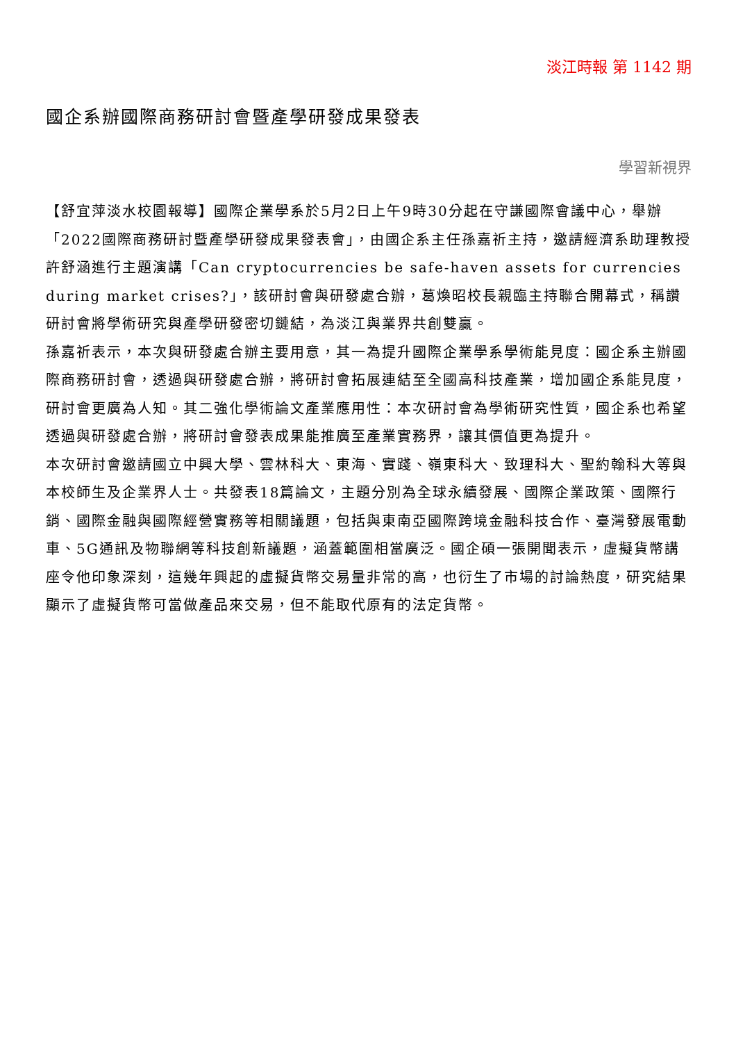淡江時報 第 1142 期
國企系辦國際商務研討會暨產學研發成果發表
學習新視界
【舒宜萍淡水校園報導】國際企業學系於5月2日上午9時30分起在守謙國際會議中心，舉辦「2022國際商務研討暨產學研發成果發表會」，由國企系主任孫嘉祈主持，邀請經濟系助理教授許舒涵進行主題演講「Can cryptocurrencies be safe-haven assets for currencies during market crises?」，該研討會與研發處合辦，葛煥昭校長親臨主持聯合開幕式，稱讚研討會將學術研究與產學研發密切鏈結，為淡江與業界共創雙贏。
孫嘉祈表示，本次與研發處合辦主要用意，其一為提升國際企業學系學術能見度：國企系主辦國際商務研討會，透過與研發處合辦，將研討會拓展連結至全國高科技產業，增加國企系能見度，研討會更廣為人知。其二強化學術論文產業應用性：本次研討會為學術研究性質，國企系也希望透過與研發處合辦，將研討會發表成果能推廣至產業實務界，讓其價值更為提升。
本次研討會邀請國立中興大學、雲林科大、東海、實踐、嶺東科大、致理科大、聖約翰科大等與本校師生及企業界人士。共發表18篇論文，主題分別為全球永續發展、國際企業政策、國際行銷、國際金融與國際經營實務等相關議題，包括與東南亞國際跨境金融科技合作、臺灣發展電動車、5G通訊及物聯網等科技創新議題，涵蓋範圍相當廣泛。國企碩一張開聞表示，虛擬貨幣講座令他印象深刻，這幾年興起的虛擬貨幣交易量非常的高，也衍生了市場的討論熱度，研究結果顯示了虛擬貨幣可當做產品來交易，但不能取代原有的法定貨幣。